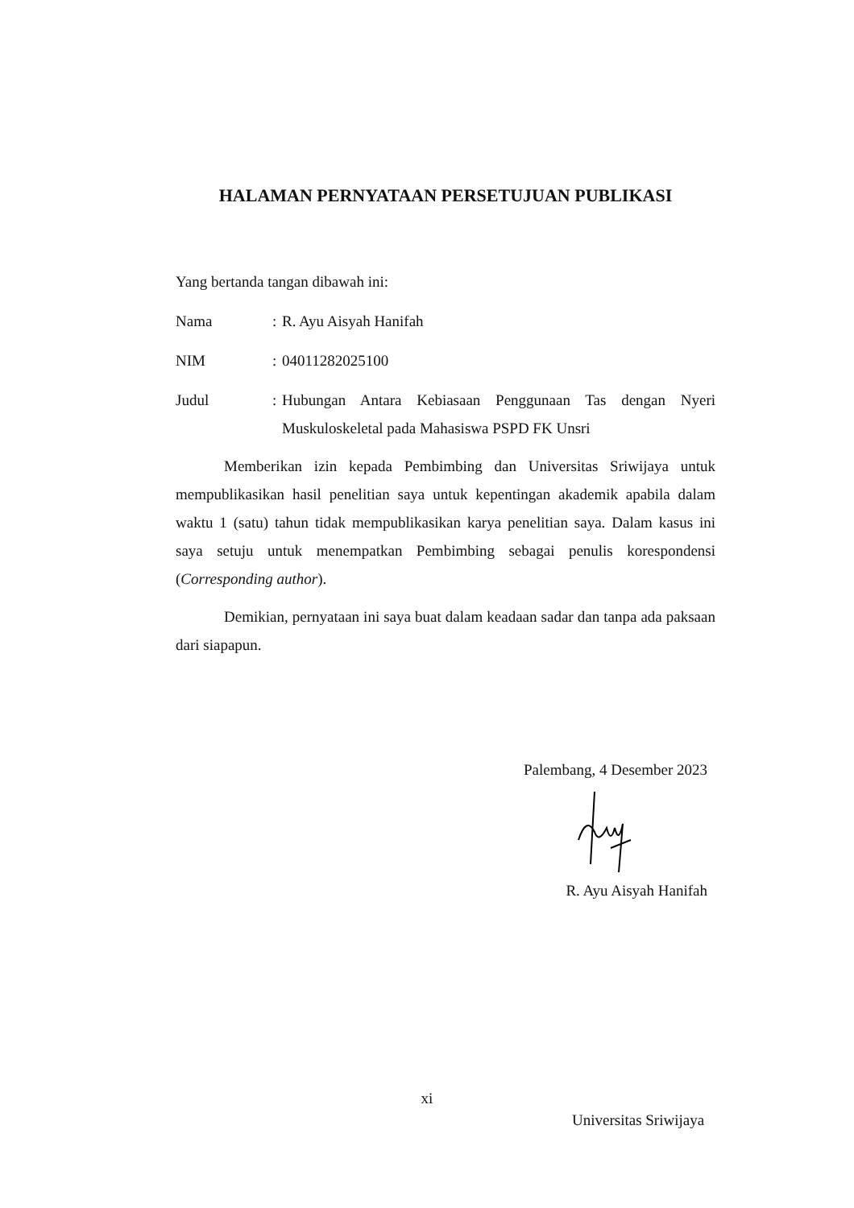HALAMAN PERNYATAAN PERSETUJUAN PUBLIKASI
Yang bertanda tangan dibawah ini:
Nama : R. Ayu Aisyah Hanifah
NIM : 04011282025100
Judul : Hubungan Antara Kebiasaan Penggunaan Tas dengan Nyeri Muskuloskeletal pada Mahasiswa PSPD FK Unsri
Memberikan izin kepada Pembimbing dan Universitas Sriwijaya untuk mempublikasikan hasil penelitian saya untuk kepentingan akademik apabila dalam waktu 1 (satu) tahun tidak mempublikasikan karya penelitian saya. Dalam kasus ini saya setuju untuk menempatkan Pembimbing sebagai penulis korespondensi (Corresponding author).
Demikian, pernyataan ini saya buat dalam keadaan sadar dan tanpa ada paksaan dari siapapun.
Palembang, 4 Desember 2023
R. Ayu Aisyah Hanifah
xi
Universitas Sriwijaya